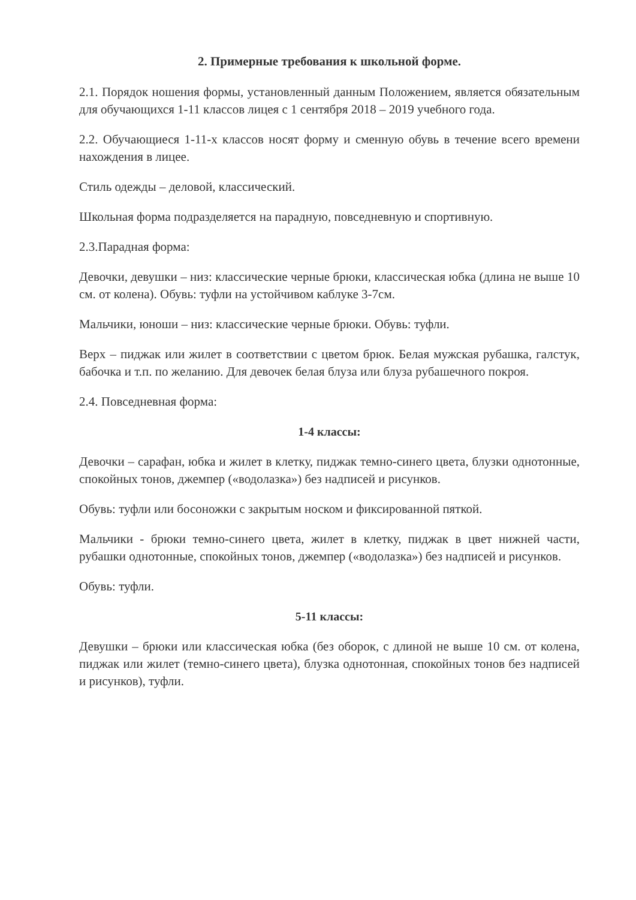2. Примерные требования к школьной форме.
2.1. Порядок ношения формы, установленный данным Положением, является обязательным для обучающихся 1-11 классов лицея с 1 сентября 2018 – 2019 учебного года.
2.2. Обучающиеся 1-11-х классов носят форму и сменную обувь в течение всего времени нахождения в лицее.
Стиль одежды – деловой, классический.
Школьная форма подразделяется на парадную, повседневную и спортивную.
2.3.Парадная форма:
Девочки, девушки – низ: классические черные брюки, классическая юбка (длина не выше 10 см. от колена). Обувь: туфли на устойчивом каблуке 3-7см.
Мальчики, юноши – низ: классические черные брюки. Обувь: туфли.
Верх – пиджак или жилет в соответствии с цветом брюк. Белая мужская рубашка, галстук, бабочка и т.п. по желанию. Для девочек белая блуза или блуза рубашечного покроя.
2.4. Повседневная форма:
1-4 классы:
Девочки – сарафан, юбка и жилет в клетку, пиджак темно-синего цвета, блузки однотонные, спокойных тонов, джемпер («водолазка») без надписей и рисунков.
Обувь: туфли или босоножки с закрытым носком и фиксированной пяткой.
Мальчики - брюки темно-синего цвета, жилет в клетку, пиджак в цвет нижней части, рубашки однотонные, спокойных тонов, джемпер («водолазка») без надписей и рисунков.
Обувь: туфли.
5-11 классы:
Девушки – брюки или классическая юбка (без оборок, с длиной не выше 10 см. от колена, пиджак или жилет (темно-синего цвета), блузка однотонная, спокойных тонов без надписей и рисунков), туфли.